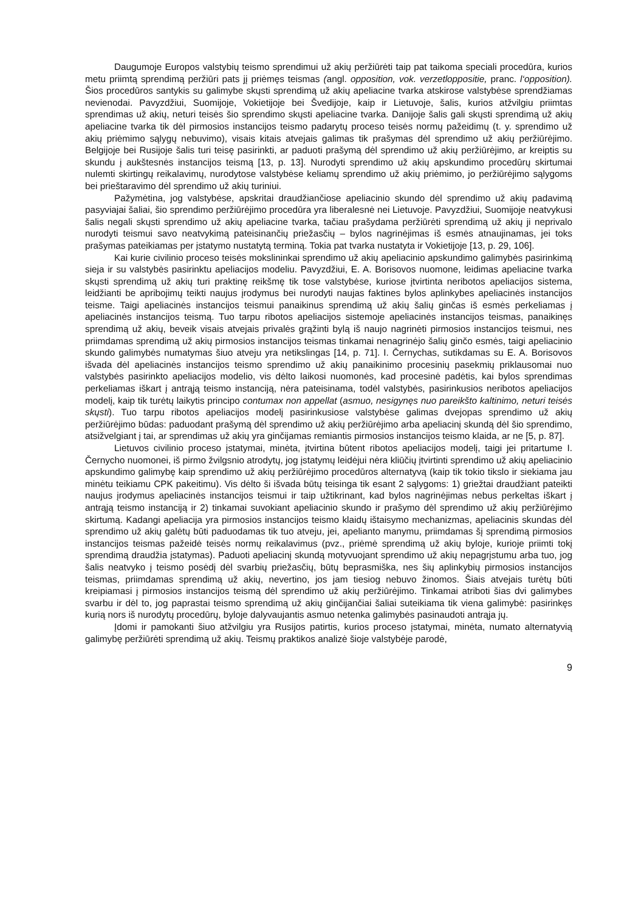Daugumoje Europos valstybių teismo sprendimui už akių peržiūrėti taip pat taikoma speciali procedūra, kurios metu priimtą sprendimą peržiūri pats jį priėmęs teismas (angl. opposition, vok. verzetloppositie, pranc. l‘opposition). Šios procedūros santykis su galimybe skųsti sprendimą už akių apeliacine tvarka atskirose valstybėse sprendžiamas nevienodai. Pavyzdžiui, Suomijoje, Vokietijoje bei Švedijoje, kaip ir Lietuvoje, šalis, kurios atžvilgiu priimtas sprendimas už akių, neturi teisės šio sprendimo skųsti apeliacine tvarka. Danijoje šalis gali skųsti sprendimą už akių apeliacine tvarka tik dėl pirmosios instancijos teismo padarytų proceso teisės normų pažeidimų (t. y. sprendimo už akių priėmimo sąlygų nebuvimo), visais kitais atvejais galimas tik prašymas dėl sprendimo už akių peržiūrėjimo. Belgijoje bei Rusijoje šalis turi teisę pasirinkti, ar paduoti prašymą dėl sprendimo už akių peržiūrėjimo, ar kreiptis su skundu į aukštesnės instancijos teismą [13, p. 13]. Nurodyti sprendimo už akių apskundimo procedūrų skirtumai nulemti skirtingų reikalavimų, nurodytose valstybėse keliamų sprendimo už akių priėmimo, jo peržiūrėjimo sąlygoms bei prieštaravimo dėl sprendimo už akių turiniui.
Pažymėtina, jog valstybėse, apskritai draudžiančiose apeliacinio skundo dėl sprendimo už akių padavimą pasyviajai šaliai, šio sprendimo peržiūrėjimo procedūra yra liberalesnė nei Lietuvoje. Pavyzdžiui, Suomijoje neatvykusi šalis negali skųsti sprendimo už akių apeliacine tvarka, tačiau prašydama peržiūrėti sprendimą už akių ji neprivalo nurodyti teismui savo neatvykimą pateisinančių priežasčių – bylos nagrinėjimas iš esmės atnaujinamas, jei toks prašymas pateikiamas per įstatymo nustatytą terminą. Tokia pat tvarka nustatyta ir Vokietijoje [13, p. 29, 106].
Kai kurie civilinio proceso teisės mokslininkai sprendimo už akių apeliacinio apskundimo galimybės pasirinkimą sieja ir su valstybės pasirinktu apeliacijos modeliu. Pavyzdžiui, E. A. Borisovos nuomone, leidimas apeliacine tvarka skųsti sprendimą už akių turi praktinę reikšmę tik tose valstybėse, kuriose įtvirtinta neribotos apeliacijos sistema, leidžianti be apribojimų teikti naujus įrodymus bei nurodyti naujas faktines bylos aplinkybes apeliacinės instancijos teisme. Taigi apeliacinės instancijos teismui panaikinus sprendimą už akių šalių ginčas iš esmės perkeliamas į apeliacinės instancijos teismą. Tuo tarpu ribotos apeliacijos sistemoje apeliacinės instancijos teismas, panaikinęs sprendimą už akių, beveik visais atvejais privalės grąžinti bylą iš naujo nagrinėti pirmosios instancijos teismui, nes priimdamas sprendimą už akių pirmosios instancijos teismas tinkamai nenagrinėjo šalių ginčo esmės, taigi apeliacinio skundo galimybės numatymas šiuo atveju yra netikslingas [14, p. 71]. I. Černychas, sutikdamas su E. A. Borisovos išvada dėl apeliacinės instancijos teismo sprendimo už akių panaikinimo procesinių pasekmių priklausomai nuo valstybės pasirinkto apeliacijos modelio, vis dėlto laikosi nuomonės, kad procesinė padėtis, kai bylos sprendimas perkeliamas iškart į antrąją teismo instanciją, nėra pateisinama, todėl valstybės, pasirinkusios neribotos apeliacijos modelį, kaip tik turėtų laikytis principo contumax non appellat (asmuo, nesigynęs nuo pareikšto kaltinimo, neturi teisės skųsti). Tuo tarpu ribotos apeliacijos modelį pasirinkusiose valstybėse galimas dvejopas sprendimo už akių peržiūrėjimo būdas: paduodant prašymą dėl sprendimo už akių peržiūrėjimo arba apeliacinį skundą dėl šio sprendimo, atsižvelgiant į tai, ar sprendimas už akių yra ginčijamas remiantis pirmosios instancijos teismo klaida, ar ne [5, p. 87].
Lietuvos civilinio proceso įstatymai, minėta, įtvirtina būtent ribotos apeliacijos modelį, taigi jei pritartume I. Černycho nuomonei, iš pirmo žvilgsnio atrodytų, jog įstatymų leidėjui nėra kliūčių įtvirtinti sprendimo už akių apeliacinio apskundimo galimybę kaip sprendimo už akių peržiūrėjimo procedūros alternatyvą (kaip tik tokio tikslo ir siekiama jau minėtu teikiamu CPK pakeitimu). Vis dėlto ši išvada būtų teisinga tik esant 2 sąlygoms: 1) griežtai draudžiant pateikti naujus įrodymus apeliacinės instancijos teismui ir taip užtikrinant, kad bylos nagrinėjimas nebus perkeltas iškart į antrąją teismo instanciją ir 2) tinkamai suvokiant apeliacinio skundo ir prašymo dėl sprendimo už akių peržiūrėjimo skirtumą. Kadangi apeliacija yra pirmosios instancijos teismo klaidų ištaisymo mechanizmas, apeliacinis skundas dėl sprendimo už akių galėtų būti paduodamas tik tuo atveju, jei, apelianto manymu, priimdamas šį sprendimą pirmosios instancijos teismas pažeidė teisės normų reikalavimus (pvz., priėmė sprendimą už akių byloje, kurioje priimti tokį sprendimą draudžia įstatymas). Paduoti apeliacinį skundą motyvuojant sprendimo už akių nepagrįstumu arba tuo, jog šalis neatvyko į teismo posėdį dėl svarbių priežasčių, būtų beprasmiška, nes šių aplinkybių pirmosios instancijos teismas, priimdamas sprendimą už akių, nevertino, jos jam tiesiog nebuvo žinomos. Šiais atvejais turėtų būti kreipiamasi į pirmosios instancijos teismą dėl sprendimo už akių peržiūrėjimo. Tinkamai atriboti šias dvi galimybes svarbu ir dėl to, jog paprastai teismo sprendimą už akių ginčijančiai šaliai suteikiama tik viena galimybė: pasirinkęs kurią nors iš nurodytų procedūrų, byloje dalyvaujantis asmuo netenka galimybės pasinaudoti antrąja jų.
Įdomi ir pamokanti šiuo atžvilgiu yra Rusijos patirtis, kurios proceso įstatymai, minėta, numato alternatyvią galimybę peržiūrėti sprendimą už akių. Teismų praktikos analizė šioje valstybėje parodė,
9